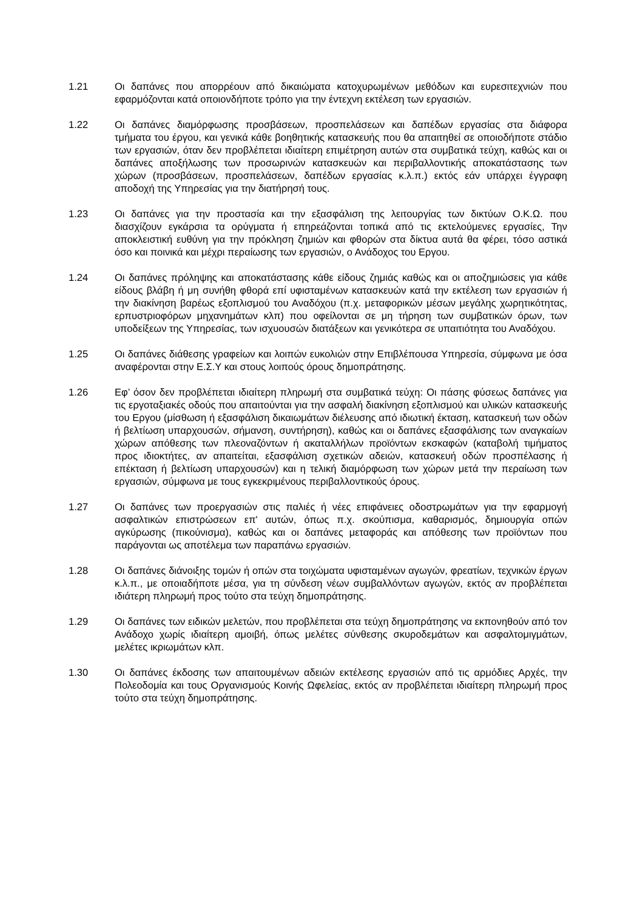1.21 Οι δαπάνες που απορρέουν από δικαιώματα κατοχυρωμένων μεθόδων και ευρεσιτεχνιών που εφαρμόζονται κατά οποιονδήποτε τρόπο για την έντεχνη εκτέλεση των εργασιών.
1.22 Οι δαπάνες διαμόρφωσης προσβάσεων, προσπελάσεων και δαπέδων εργασίας στα διάφορα τμήματα του έργου, και γενικά κάθε βοηθητικής κατασκευής που θα απαιτηθεί σε οποιοδήποτε στάδιο των εργασιών, όταν δεν προβλέπεται ιδιαίτερη επιμέτρηση αυτών στα συμβατικά τεύχη, καθώς και οι δαπάνες αποξήλωσης των προσωρινών κατασκευών και περιβαλλοντικής αποκατάστασης των χώρων (προσβάσεων, προσπελάσεων, δαπέδων εργασίας κ.λ.π.) εκτός εάν υπάρχει έγγραφη αποδοχή της Υπηρεσίας για την διατήρησή τους.
1.23 Οι δαπάνες για την προστασία και την εξασφάλιση της λειτουργίας των δικτύων Ο.Κ.Ω. που διασχίζουν εγκάρσια τα ορύγματα ή επηρεάζονται τοπικά από τις εκτελούμενες εργασίες, Την αποκλειστική ευθύνη για την πρόκληση ζημιών και φθορών στα δίκτυα αυτά θα φέρει, τόσο αστικά όσο και ποινικά και μέχρι περαίωσης των εργασιών, ο Ανάδοχος του Εργου.
1.24 Οι δαπάνες πρόληψης και αποκατάστασης κάθε είδους ζημιάς καθώς και οι αποζημιώσεις για κάθε είδους βλάβη ή μη συνήθη φθορά επί υφισταμένων κατασκευών κατά την εκτέλεση των εργασιών ή την διακίνηση βαρέως εξοπλισμού του Αναδόχου (π.χ. μεταφορικών μέσων μεγάλης χωρητικότητας, ερπυστριοφόρων μηχανημάτων κλπ) που οφείλονται σε μη τήρηση των συμβατικών όρων, των υποδείξεων της Υπηρεσίας, των ισχυουσών διατάξεων και γενικότερα σε υπαιτιότητα του Αναδόχου.
1.25 Οι δαπάνες διάθεσης γραφείων και λοιπών ευκολιών στην Επιβλέπουσα Υπηρεσία, σύμφωνα με όσα αναφέρονται στην Ε.Σ.Υ και στους λοιπούς όρους δημοπράτησης.
1.26 Εφ’ όσον δεν προβλέπεται ιδιαίτερη πληρωμή στα συμβατικά τεύχη: Οι πάσης φύσεως δαπάνες για τις εργοταξιακές οδούς που απαιτούνται για την ασφαλή διακίνηση εξοπλισμού και υλικών κατασκευής του Εργου (μίσθωση ή εξασφάλιση δικαιωμάτων διέλευσης από ιδιωτική έκταση, κατασκευή των οδών ή βελτίωση υπαρχουσών, σήμανση, συντήρηση), καθώς και οι δαπάνες εξασφάλισης των αναγκαίων χώρων απόθεσης των πλεοναζόντων ή ακαταλλήλων προϊόντων εκσκαφών (καταβολή τιμήματος προς ιδιοκτήτες, αν απαιτείται, εξασφάλιση σχετικών αδειών, κατασκευή οδών προσπέλασης ή επέκταση ή βελτίωση υπαρχουσών) και η τελική διαμόρφωση των χώρων μετά την περαίωση των εργασιών, σύμφωνα με τους εγκεκριμένους περιβαλλοντικούς όρους.
1.27 Οι δαπάνες των προεργασιών στις παλιές ή νέες επιφάνειες οδοστρωμάτων για την εφαρμογή ασφαλτικών επιστρώσεων επ' αυτών, όπως π.χ. σκούπισμα, καθαρισμός, δημιουργία οπών αγκύρωσης (πικούνισμα), καθώς και οι δαπάνες μεταφοράς και απόθεσης των προϊόντων που παράγονται ως αποτέλεμα των παραπάνω εργασιών.
1.28 Οι δαπάνες διάνοιξης τομών ή οπών στα τοιχώματα υφισταμένων αγωγών, φρεατίων, τεχνικών έργων κ.λ.π., με οποιαδήποτε μέσα, για τη σύνδεση νέων συμβαλλόντων αγωγών, εκτός αν προβλέπεται ιδιάτερη πληρωμή προς τούτο στα τεύχη δημοπράτησης.
1.29 Οι δαπάνες των ειδικών μελετών, που προβλέπεται στα τεύχη δημοπράτησης να εκπονηθούν από τον Ανάδοχο χωρίς ιδιαίτερη αμοιβή, όπως μελέτες σύνθεσης σκυροδεμάτων και ασφαλτομιγμάτων, μελέτες ικριωμάτων κλπ.
1.30 Οι δαπάνες έκδοσης των απαιτουμένων αδειών εκτέλεσης εργασιών από τις αρμόδιες Αρχές, την Πολεοδομία και τους Οργανισμούς Κοινής Ωφελείας, εκτός αν προβλέπεται ιδιαίτερη πληρωμή προς τούτο στα τεύχη δημοπράτησης.